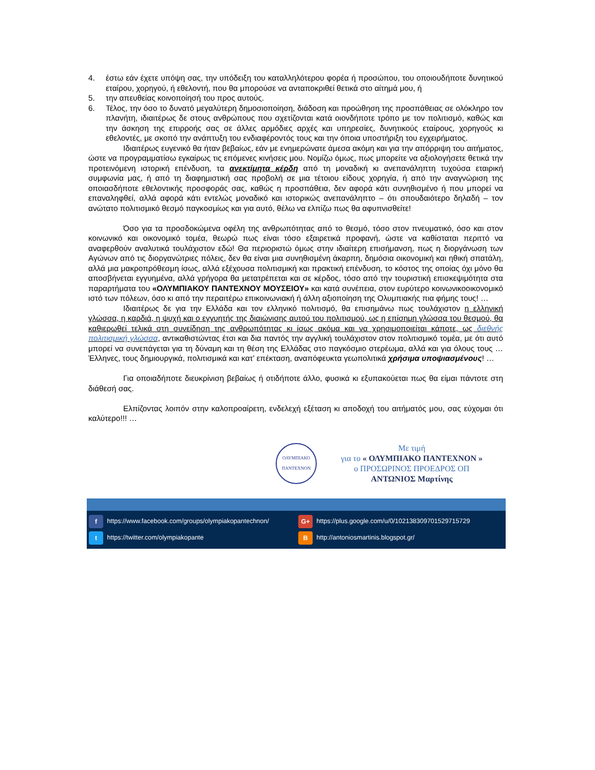4. έστω εάν έχετε υπόψη σας, την υπόδειξη του καταλληλότερου φορέα ή προσώπου, του οποιουδήποτε δυνητικού εταίρου, χορηγού, ή εθελοντή, που θα μπορούσε να ανταποκριθεί θετικά στο αίτημά μου, ή
5. την απευθείας κοινοποίησή του προς αυτούς.
6. Τέλος, την όσο το δυνατό μεγαλύτερη δημοσιοποίηση, διάδοση και προώθηση της προσπάθειας σε ολόκληρο τον πλανήτη, ιδιαιτέρως δε στους ανθρώπους που σχετίζονται κατά οιονδήποτε τρόπο με τον πολιτισμό, καθώς και την άσκηση της επιρροής σας σε άλλες αρμόδιες αρχές και υπηρεσίες, δυνητικούς εταίρους, χορηγούς κι εθελοντές, με σκοπό την ανάπτυξη του ενδιαφέροντός τους και την όποια υποστήριξη του εγχειρήματος.
Ιδιαιτέρως ευγενικό θα ήταν βεβαίως, εάν με ενημερώνατε άμεσα ακόμη και για την απόρριψη του αιτήματος, ώστε να προγραμματίσω εγκαίρως τις επόμενες κινήσεις μου. Νομίζω όμως, πως μπορείτε να αξιολογήσετε θετικά την προτεινόμενη ιστορική επένδυση, τα ανεκτίμητα κέρδη από τη μοναδική κι ανεπανάληπτη τυχούσα εταιρική συμφωνία μας, ή από τη διαφημιστική σας προβολή σε μια τέτοιου είδους χορηγία, ή από την αναγνώριση της οποιασδήποτε εθελοντικής προσφοράς σας, καθώς η προσπάθεια, δεν αφορά κάτι συνηθισμένο ή που μπορεί να επαναληφθεί, αλλά αφορά κάτι εντελώς μοναδικό και ιστορικώς ανεπανάληπτο – ότι σπουδαιότερο δηλαδή – τον ανώτατο πολιτισμικό θεσμό παγκοσμίως και για αυτό, θέλω να ελπίζω πως θα αφυπνισθείτε!
Όσο για τα προσδοκώμενα οφέλη της ανθρωπότητας από το θεσμό, τόσο στον πνευματικό, όσο και στον κοινωνικό και οικονομικό τομέα, θεωρώ πως είναι τόσο εξαιρετικά προφανή, ώστε να καθίσταται περιττό να αναφερθούν αναλυτικά τουλάχιστον εδώ! Θα περιοριστώ όμως στην ιδιαίτερη επισήμανση, πως η διοργάνωση των Αγώνων από τις διοργανώτριες πόλεις, δεν θα είναι μια συνηθισμένη άκαρπη, δημόσια οικονομική και ηθική σπατάλη, αλλά μια μακροπρόθεσμη ίσως, αλλά εξέχουσα πολιτισμική και πρακτική επένδυση, το κόστος της οποίας όχι μόνο θα αποσβήνεται εγγυημένα, αλλά γρήγορα θα μετατρέπεται και σε κέρδος, τόσο από την τουριστική επισκεψιμότητα στα παραρτήματα του «ΟΛΥΜΠΙΑΚΟΥ ΠΑΝΤΕΧΝΟΥ ΜΟΥΣΕΙΟΥ» και κατά συνέπεια, στον ευρύτερο κοινωνικοοικονομικό ιστό των πόλεων, όσο κι από την περαιτέρω επικοινωνιακή ή άλλη αξιοποίηση της Ολυμπιακής πια φήμης τους! …
Ιδιαιτέρως δε για την Ελλάδα και τον ελληνικό πολιτισμό, θα επισημάνω πως τουλάχιστον η ελληνική γλώσσα, η καρδιά, η ψυχή και ο εγγυητής της διαιώνισης αυτού του πολιτισμού, ως η επίσημη γλώσσα του θεσμού, θα καθιερωθεί τελικά στη συνείδηση της ανθρωπότητας κι ίσως ακόμα και να χρησιμοποιείται κάποτε, ως διεθνής πολιτισμική γλώσσα, αντικαθιστώντας έτσι και δια παντός την αγγλική τουλάχιστον στον πολιτισμικό τομέα, με ότι αυτό μπορεί να συνεπάγεται για τη δύναμη και τη θέση της Ελλάδας στο παγκόσμιο στερέωμα, αλλά και για όλους τους … Έλληνες, τους δημιουργικά, πολιτισμικά και κατ’ επέκταση, αναπόφευκτα γεωπολιτικά χρήσιμα υποψιασμένους! …
Για οποιαδήποτε διευκρίνιση βεβαίως ή οτιδήποτε άλλο, φυσικά κι εξυπακούεται πως θα είμαι πάντοτε στη διάθεσή σας.
Ελπίζοντας λοιπόν στην καλοπροαίρετη, ενδελεχή εξέταση κι αποδοχή του αιτήματός μου, σας εύχομαι ότι καλύτερο!!! …
ΟΛΥΜΠΙΑΚΟ
ΠΑΝΤΕΧΝΟΝ
Με τιμή
για το « ΟΛΥΜΠΙΑΚΟ ΠΑΝΤΕΧΝΟΝ »
ο ΠΡΟΣΩΡΙΝΟΣ ΠΡΟΕΔΡΟΣ ΟΠ
ΑΝΤΩΝΙΟΣ Μαρτίνης
f https://www.facebook.com/groups/olympiakopantechnon/
G+ https://plus.google.com/u/0/102138309701529715729
t https://twitter.com/olympiakopante
B http://antoniosmartinis.blogspot.gr/